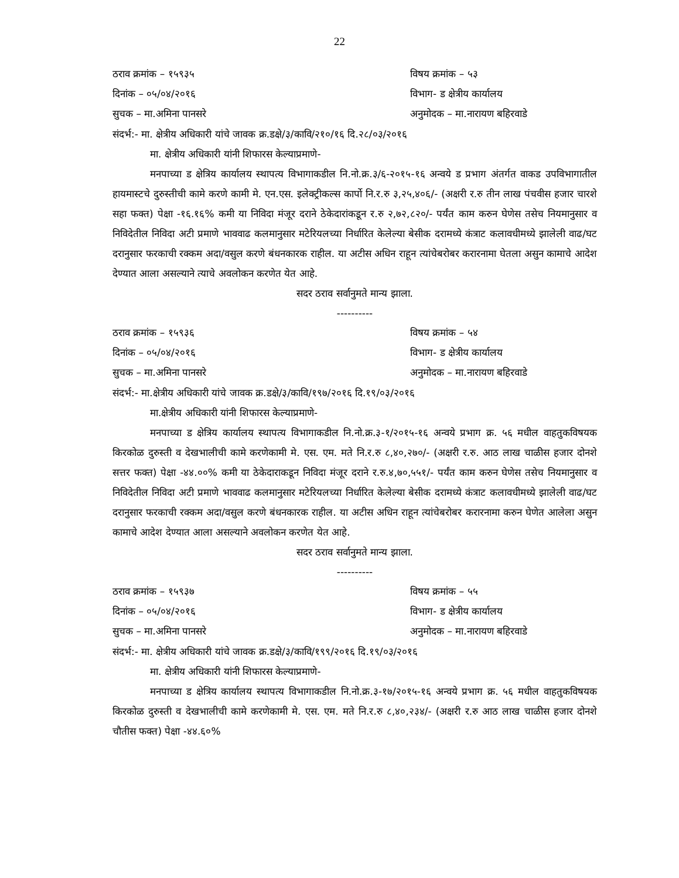22
ठराव क्रमांक – १५९३५ विषय क्रमांक – ५३
दिनांक – ०५/०४/२०१६ विभाग- ड क्षेत्रीय कार्यालय
सुचक – मा.अमिना पानसरे अनुमोदक – मा.नारायण बहिरवाडे
संदर्भ:- मा. क्षेत्रीय अधिकारी यांचे जावक क्र.डक्षे/३/कावि/२१०/१६ दि.२८/०३/२०१६
मा. क्षेत्रीय अधिकारी यांनी शिफारस केल्याप्रमाणे-
मनपाच्या ड क्षेत्रिय कार्यालय स्थापत्य विभागाकडील नि.नो.क्र.३/६-२०१५-१६ अन्वये ड प्रभाग अंतर्गत वाकड उपविभागातील हायमास्टचे दुरुस्तीची कामे करणे कामी मे. एन.एस. इलेक्ट्रीकल्स कार्पो नि.र.रु ३,२५,४०६/- (अक्षरी र.रु तीन लाख पंचवीस हजार चारशे सहा फक्त) पेक्षा -१६.१६% कमी या निविदा मंजूर दराने ठेकेदारांकडून र.रु २,७२,८२०/- पर्यंत काम करुन घेणेस तसेच नियमानुसार व निविदेतील निविदा अटी प्रमाणे भाववाढ कलमानुसार मटेरियलच्या निर्धारित केलेल्या बेसीक दरामध्ये कंत्राट कलावधीमध्ये झालेली वाढ/घट दरानुसार फरकाची रक्कम अदा/वसुल करणे बंधनकारक राहील. या अटीस अधिन राहून त्यांचेबरोबर करारनामा घेतला असुन कामाचे आदेश देण्यात आला असल्याने त्याचे अवलोकन करणेत येत आहे.
सदर ठराव सर्वानुमते मान्य झाला.
----------
ठराव क्रमांक – १५९३६ विषय क्रमांक – ५४
दिनांक – ०५/०४/२०१६ विभाग- ड क्षेत्रीय कार्यालय
सुचक – मा.अमिना पानसरे अनुमोदक – मा.नारायण बहिरवाडे
संदर्भ:- मा.क्षेत्रीय अधिकारी यांचे जावक क्र.डक्षे/३/कावि/१९७/२०१६ दि.१९/०३/२०१६
मा.क्षेत्रीय अधिकारी यांनी शिफारस केल्याप्रमाणे-
मनपाच्या ड क्षेत्रिय कार्यालय स्थापत्य विभागाकडील नि.नो.क्र.३-१/२०१५-१६ अन्वये प्रभाग क्र. ५६ मधील वाहतुकविषयक किरकोळ दुरुस्ती व देखभालीची कामे करणेकामी मे. एस. एम. मते नि.र.रु ८,४०,२७०/- (अक्षरी र.रु. आठ लाख चाळीस हजार दोनशे सत्तर फक्त) पेक्षा -४४.००% कमी या ठेकेदाराकडून निविदा मंजूर दराने र.रु.४,७०,५५१/- पर्यंत काम करुन घेणेस तसेच नियमानुसार व निविदेतील निविदा अटी प्रमाणे भाववाढ कलमानुसार मटेरियलच्या निर्धारित केलेल्या बेसीक दरामध्ये कंत्राट कलावधीमध्ये झालेली वाढ/घट दरानुसार फरकाची रक्कम अदा/वसुल करणे बंधनकारक राहील. या अटीस अधिन राहून त्यांचेबरोबर करारनामा करुन घेणेत आलेला असुन कामाचे आदेश देण्यात आला असल्याने अवलोकन करणेत येत आहे.
सदर ठराव सर्वानुमते मान्य झाला.
----------
ठराव क्रमांक – १५९३७ विषय क्रमांक – ५५
दिनांक – ०५/०४/२०१६ विभाग- ड क्षेत्रीय कार्यालय
सुचक – मा.अमिना पानसरे अनुमोदक – मा.नारायण बहिरवाडे
संदर्भ:- मा. क्षेत्रीय अधिकारी यांचे जावक क्र.डक्षे/३/कावि/१९९/२०१६ दि.१९/०३/२०१६
मा. क्षेत्रीय अधिकारी यांनी शिफारस केल्याप्रमाणे-
मनपाच्या ड क्षेत्रिय कार्यालय स्थापत्य विभागाकडील नि.नो.क्र.३-१७/२०१५-१६ अन्वये प्रभाग क्र. ५६ मधील वाहतुकविषयक किरकोळ दुरुस्ती व देखभालीची कामे करणेकामी मे. एस. एम. मते नि.र.रु ८,४०,२३४/- (अक्षरी र.रु आठ लाख चाळीस हजार दोनशे चौतीस फक्त) पेक्षा -४४.६०%